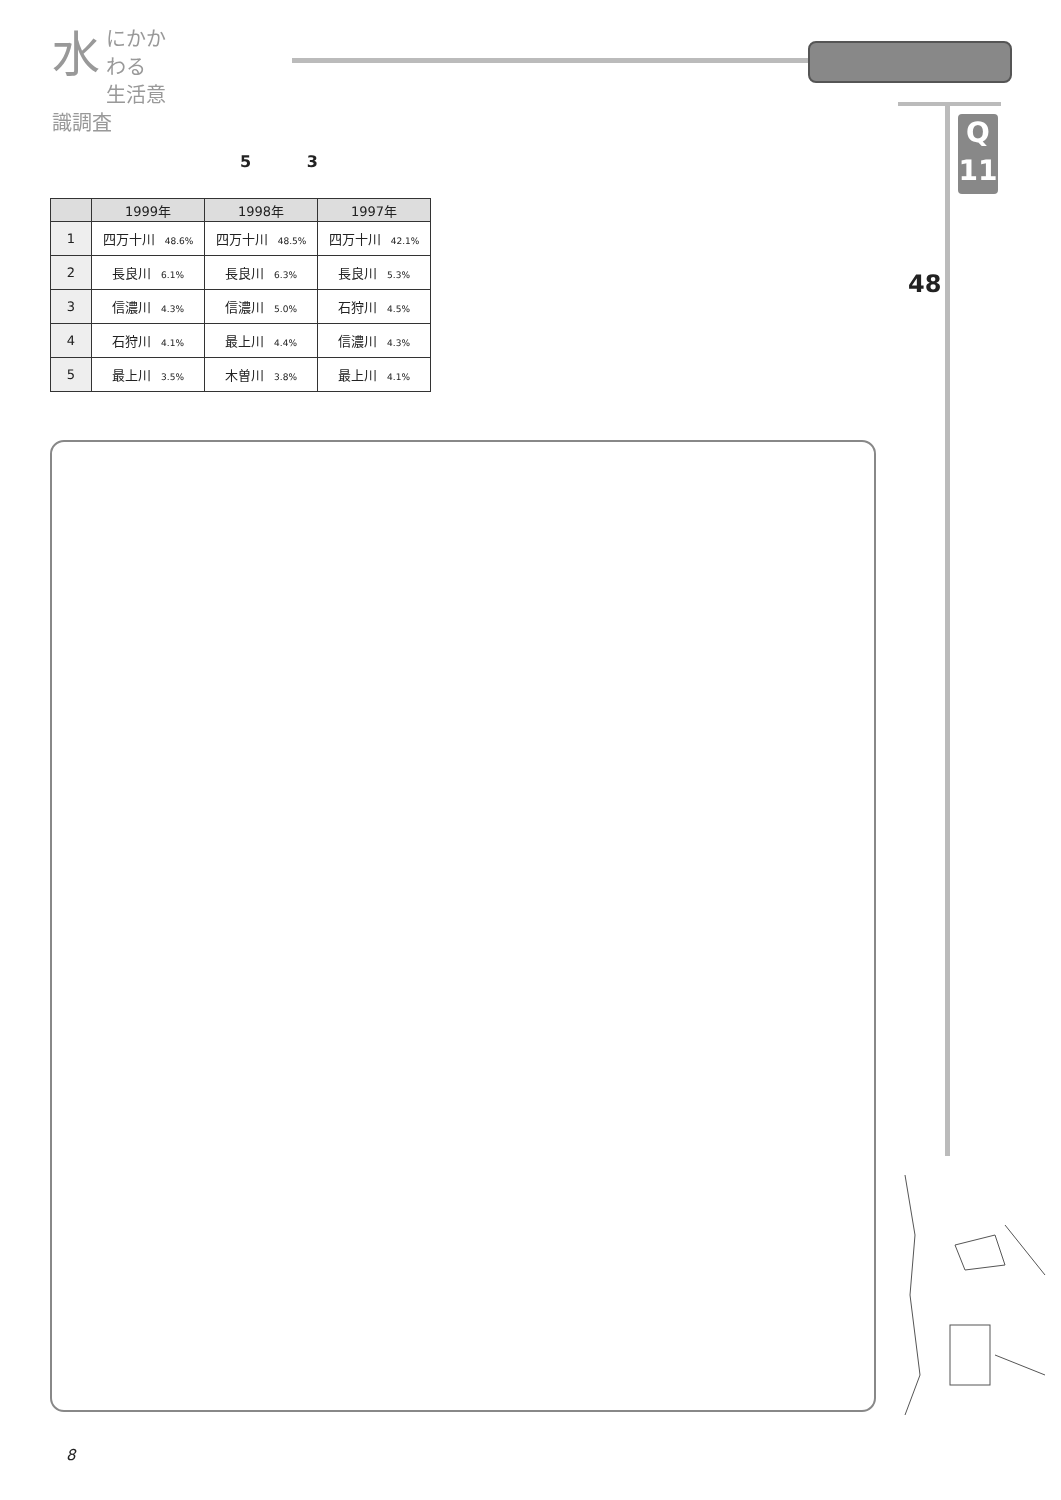水
にかかわる
生活意識調査
Q
11
48
5 3
| | 1999年 | 1998年 | 1997年 |
| --- | --- | --- | --- |
| 1 | 四万十川 48.6% | 四万十川 48.5% | 四万十川 42.1% |
| 2 | 長良川 6.1% | 長良川 6.3% | 長良川 5.3% |
| 3 | 信濃川 4.3% | 信濃川 5.0% | 石狩川 4.5% |
| 4 | 石狩川 4.1% | 最上川 4.4% | 信濃川 4.3% |
| 5 | 最上川 3.5% | 木曽川 3.8% | 最上川 4.1% |
8